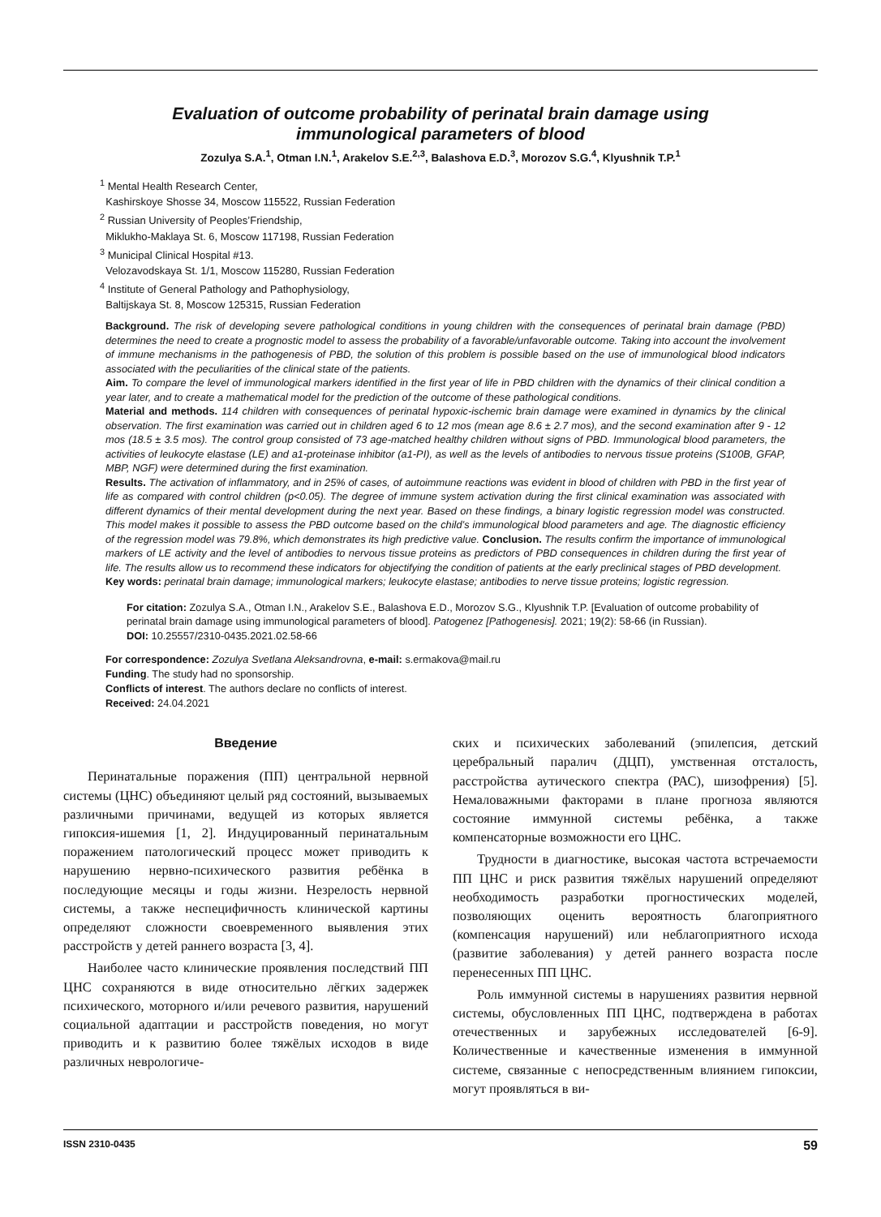Evaluation of outcome probability of perinatal brain damage using
immunological parameters of blood
Zozulya S.A.<sup>1</sup>, Otman I.N.<sup>1</sup>, Arakelov S.E.<sup>2,3</sup>, Balashova E.D.<sup>3</sup>, Morozov S.G.<sup>4</sup>, Klyushnik T.P.<sup>1</sup>
<sup>1</sup> Mental Health Research Center,
Kashirskoye Shosse 34, Moscow 115522, Russian Federation
<sup>2</sup> Russian University of Peoples’Friendship,
Miklukho-Maklaya St. 6, Moscow 117198, Russian Federation
<sup>3</sup> Municipal Clinical Hospital #13.
Velozavodskaya St. 1/1, Moscow 115280, Russian Federation
<sup>4</sup> Institute of General Pathology and Pathophysiology,
Baltijskaya St. 8, Moscow 125315, Russian Federation
Background. The risk of developing severe pathological conditions in young children with the consequences of perinatal brain damage (PBD) determines the need to create a prognostic model to assess the probability of a favorable/unfavorable outcome. Taking into account the involvement of immune mechanisms in the pathogenesis of PBD, the solution of this problem is possible based on the use of immunological blood indicators associated with the peculiarities of the clinical state of the patients.
Aim. To compare the level of immunological markers identified in the first year of life in PBD children with the dynamics of their clinical condition a year later, and to create a mathematical model for the prediction of the outcome of these pathological conditions.
Material and methods. 114 children with consequences of perinatal hypoxic-ischemic brain damage were examined in dynamics by the clinical observation. The first examination was carried out in children aged 6 to 12 mos (mean age 8.6 ± 2.7 mos), and the second examination after 9 - 12 mos (18.5 ± 3.5 mos). The control group consisted of 73 age-matched healthy children without signs of PBD. Immunological blood parameters, the activities of leukocyte elastase (LE) and a1-proteinase inhibitor (a1-PI), as well as the levels of antibodies to nervous tissue proteins (S100B, GFAP, MBP, NGF) were determined during the first examination.
Results. The activation of inflammatory, and in 25% of cases, of autoimmune reactions was evident in blood of children with PBD in the first year of life as compared with control children (p<0.05). The degree of immune system activation during the first clinical examination was associated with different dynamics of their mental development during the next year. Based on these findings, a binary logistic regression model was constructed. This model makes it possible to assess the PBD outcome based on the child’s immunological blood parameters and age. The diagnostic efficiency of the regression model was 79.8%, which demonstrates its high predictive value. Conclusion. The results confirm the importance of immunological markers of LE activity and the level of antibodies to nervous tissue proteins as predictors of PBD consequences in children during the first year of life. The results allow us to recommend these indicators for objectifying the condition of patients at the early preclinical stages of PBD development.
Key words: perinatal brain damage; immunological markers; leukocyte elastase; antibodies to nerve tissue proteins; logistic regression.
For citation: Zozulya S.A., Otman I.N., Arakelov S.E., Balashova E.D., Morozov S.G., Klyushnik T.P. [Evaluation of outcome probability of perinatal brain damage using immunological parameters of blood]. Patogenez [Pathogenesis]. 2021; 19(2): 58-66 (in Russian).
DOI: 10.25557/2310-0435.2021.02.58-66
For correspondence: Zozulya Svetlana Aleksandrovna, e-mail: s.ermakova@mail.ru
Funding. The study had no sponsorship.
Conflicts of interest. The authors declare no conflicts of interest.
Received: 24.04.2021
Введение
Перинатальные поражения (ПП) центральной нервной системы (ЦНС) объединяют целый ряд состояний, вызываемых различными причинами, ведущей из которых является гипоксия-ишемия [1, 2]. Индуцированный перинатальным поражением патологический процесс может приводить к нарушению нервно-психического развития ребёнка в последующие месяцы и годы жизни. Незрелость нервной системы, а также неспецифичность клинической картины определяют сложности своевременного выявления этих расстройств у детей раннего возраста [3, 4].
Наиболее часто клинические проявления последствий ПП ЦНС сохраняются в виде относительно лёгких задержек психического, моторного и/или речевого развития, нарушений социальной адаптации и расстройств поведения, но могут приводить и к развитию более тяжёлых исходов в виде различных неврологиче-
ских и психических заболеваний (эпилепсия, детский церебральный паралич (ДЦП), умственная отсталость, расстройства аутического спектра (РАС), шизофрения) [5]. Немаловажными факторами в плане прогноза являются состояние иммунной системы ребёнка, а также компенсаторные возможности его ЦНС.
Трудности в диагностике, высокая частота встречаемости ПП ЦНС и риск развития тяжёлых нарушений определяют необходимость разработки прогностических моделей, позволяющих оценить вероятность благоприятного (компенсация нарушений) или неблагоприятного исхода (развитие заболевания) у детей раннего возраста после перенесенных ПП ЦНС.
Роль иммунной системы в нарушениях развития нервной системы, обусловленных ПП ЦНС, подтверждена в работах отечественных и зарубежных исследователей [6-9]. Количественные и качественные изменения в иммунной системе, связанные с непосредственным влиянием гипоксии, могут проявляться в ви-
ISSN 2310-0435 59